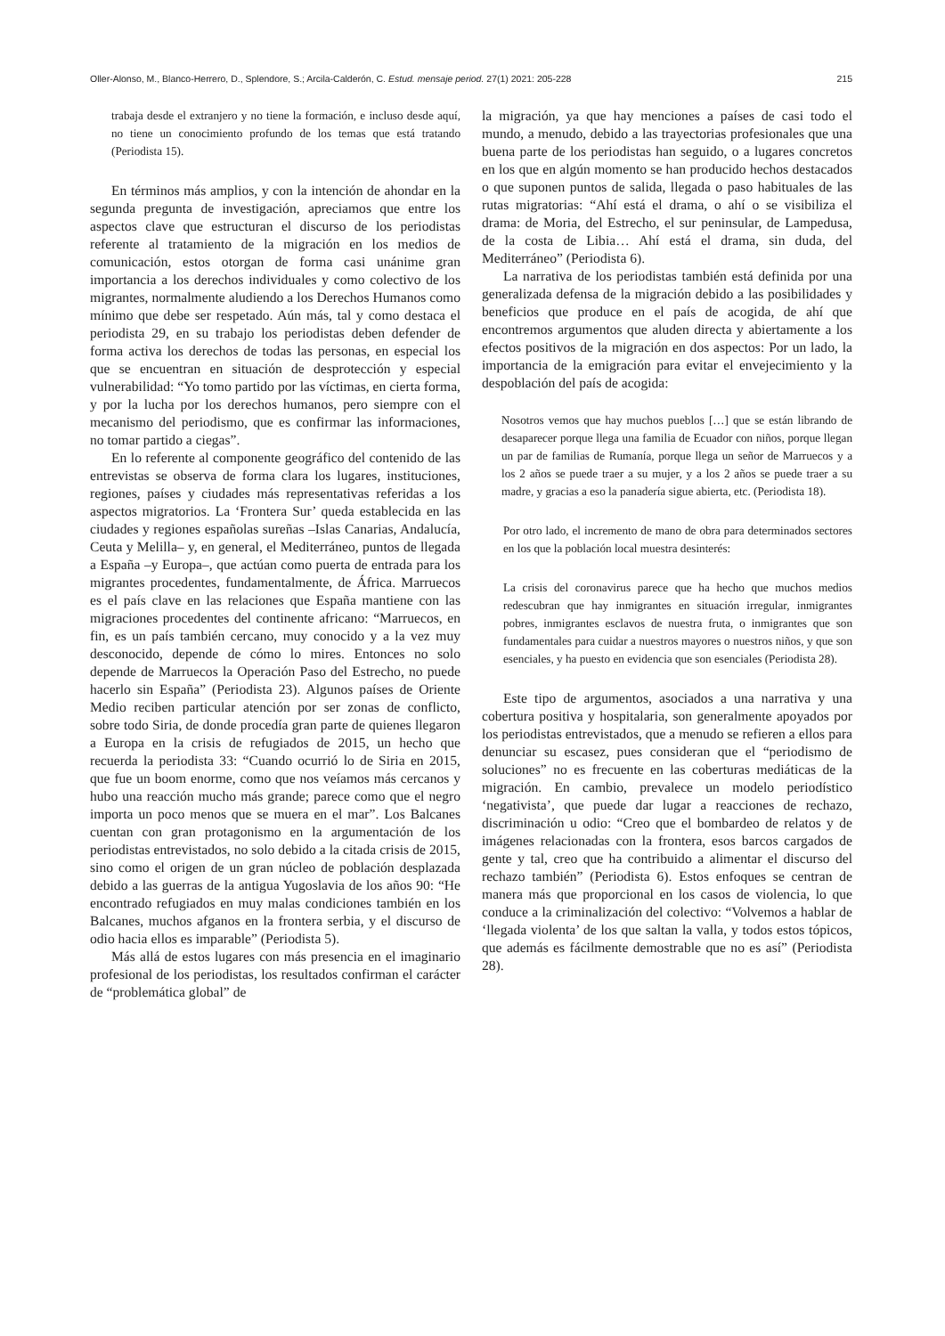Oller-Alonso, M., Blanco-Herrero, D., Splendore, S.; Arcila-Calderón, C. Estud. mensaje period. 27(1) 2021: 205-228 215
trabaja desde el extranjero y no tiene la formación, e incluso desde aquí, no tiene un conocimiento profundo de los temas que está tratando (Periodista 15).
En términos más amplios, y con la intención de ahondar en la segunda pregunta de investigación, apreciamos que entre los aspectos clave que estructuran el discurso de los periodistas referente al tratamiento de la migración en los medios de comunicación, estos otorgan de forma casi unánime gran importancia a los derechos individuales y como colectivo de los migrantes, normalmente aludiendo a los Derechos Humanos como mínimo que debe ser respetado. Aún más, tal y como destaca el periodista 29, en su trabajo los periodistas deben defender de forma activa los derechos de todas las personas, en especial los que se encuentran en situación de desprotección y especial vulnerabilidad: “Yo tomo partido por las víctimas, en cierta forma, y por la lucha por los derechos humanos, pero siempre con el mecanismo del periodismo, que es confirmar las informaciones, no tomar partido a ciegas”.
En lo referente al componente geográfico del contenido de las entrevistas se observa de forma clara los lugares, instituciones, regiones, países y ciudades más representativas referidas a los aspectos migratorios. La ‘Frontera Sur’ queda establecida en las ciudades y regiones españolas sureñas –Islas Canarias, Andalucía, Ceuta y Melilla– y, en general, el Mediterráneo, puntos de llegada a España –y Europa–, que actúan como puerta de entrada para los migrantes procedentes, fundamentalmente, de África. Marruecos es el país clave en las relaciones que España mantiene con las migraciones procedentes del continente africano: “Marruecos, en fin, es un país también cercano, muy conocido y a la vez muy desconocido, depende de cómo lo mires. Entonces no solo depende de Marruecos la Operación Paso del Estrecho, no puede hacerlo sin España” (Periodista 23). Algunos países de Oriente Medio reciben particular atención por ser zonas de conflicto, sobre todo Siria, de donde procedía gran parte de quienes llegaron a Europa en la crisis de refugiados de 2015, un hecho que recuerda la periodista 33: “Cuando ocurrió lo de Siria en 2015, que fue un boom enorme, como que nos veíamos más cercanos y hubo una reacción mucho más grande; parece como que el negro importa un poco menos que se muera en el mar”. Los Balcanes cuentan con gran protagonismo en la argumentación de los periodistas entrevistados, no solo debido a la citada crisis de 2015, sino como el origen de un gran núcleo de población desplazada debido a las guerras de la antigua Yugoslavia de los años 90: “He encontrado refugiados en muy malas condiciones también en los Balcanes, muchos afganos en la frontera serbia, y el discurso de odio hacia ellos es imparable” (Periodista 5).
Más allá de estos lugares con más presencia en el imaginario profesional de los periodistas, los resultados confirman el carácter de “problemática global” de
la migración, ya que hay menciones a países de casi todo el mundo, a menudo, debido a las trayectorias profesionales que una buena parte de los periodistas han seguido, o a lugares concretos en los que en algún momento se han producido hechos destacados o que suponen puntos de salida, llegada o paso habituales de las rutas migratorias: “Ahí está el drama, o ahí o se visibiliza el drama: de Moria, del Estrecho, el sur peninsular, de Lampedusa, de la costa de Libia… Ahí está el drama, sin duda, del Mediterráneo” (Periodista 6).
La narrativa de los periodistas también está definida por una generalizada defensa de la migración debido a las posibilidades y beneficios que produce en el país de acogida, de ahí que encontremos argumentos que aluden directa y abiertamente a los efectos positivos de la migración en dos aspectos: Por un lado, la importancia de la emigración para evitar el envejecimiento y la despoblación del país de acogida:
Nosotros vemos que hay muchos pueblos […] que se están librando de desaparecer porque llega una familia de Ecuador con niños, porque llegan un par de familias de Rumanía, porque llega un señor de Marruecos y a los 2 años se puede traer a su mujer, y a los 2 años se puede traer a su madre, y gracias a eso la panadería sigue abierta, etc. (Periodista 18).
Por otro lado, el incremento de mano de obra para determinados sectores en los que la población local muestra desinterés:
La crisis del coronavirus parece que ha hecho que muchos medios redescubran que hay inmigrantes en situación irregular, inmigrantes pobres, inmigrantes esclavos de nuestra fruta, o inmigrantes que son fundamentales para cuidar a nuestros mayores o nuestros niños, y que son esenciales, y ha puesto en evidencia que son esenciales (Periodista 28).
Este tipo de argumentos, asociados a una narrativa y una cobertura positiva y hospitalaria, son generalmente apoyados por los periodistas entrevistados, que a menudo se refieren a ellos para denunciar su escasez, pues consideran que el “periodismo de soluciones” no es frecuente en las coberturas mediáticas de la migración. En cambio, prevalece un modelo periodístico ‘negativista’, que puede dar lugar a reacciones de rechazo, discriminación u odio: “Creo que el bombardeo de relatos y de imágenes relacionadas con la frontera, esos barcos cargados de gente y tal, creo que ha contribuido a alimentar el discurso del rechazo también” (Periodista 6). Estos enfoques se centran de manera más que proporcional en los casos de violencia, lo que conduce a la criminalización del colectivo: “Volvemos a hablar de ‘llegada violenta’ de los que saltan la valla, y todos estos tópicos, que además es fácilmente demostrable que no es así” (Periodista 28).